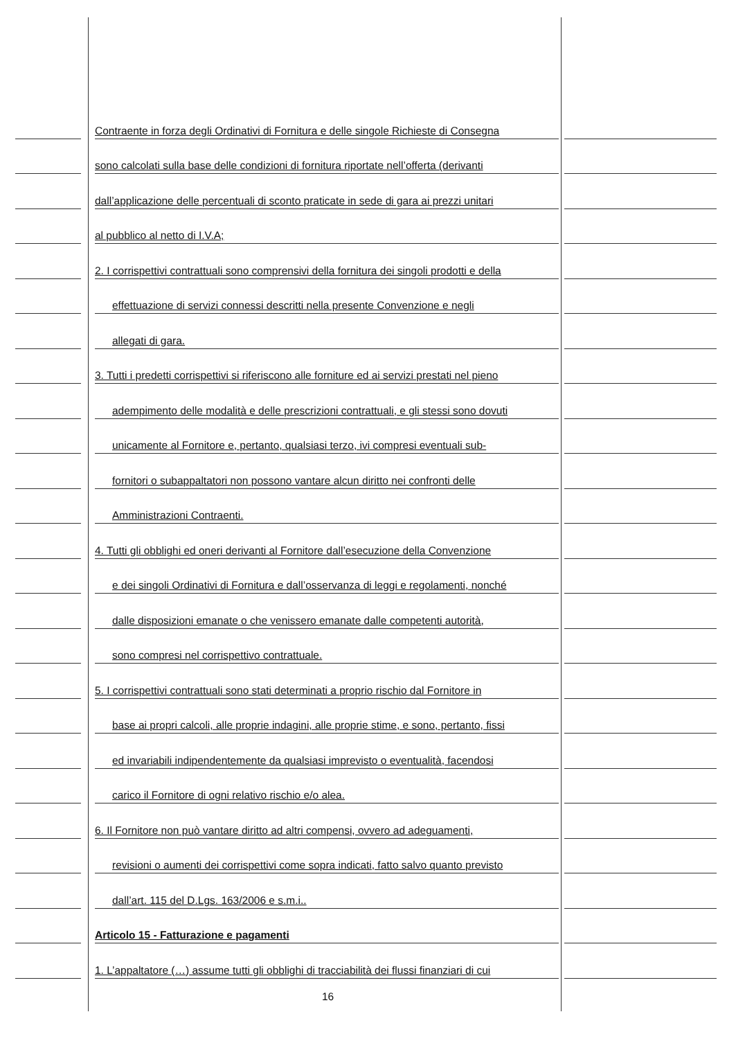Contraente in forza degli Ordinativi di Fornitura e delle singole Richieste di Consegna
sono calcolati sulla base delle condizioni di fornitura riportate nell’offerta (derivanti
dall’applicazione delle percentuali di sconto praticate in sede di gara ai prezzi unitari
al pubblico al netto di I.V.A;
2. I corrispettivi contrattuali sono comprensivi della fornitura dei singoli prodotti e della
effettuazione di servizi connessi descritti nella presente Convenzione e negli
allegati di gara.
3. Tutti i predetti corrispettivi si riferiscono alle forniture ed ai servizi prestati nel pieno
adempimento delle modalità e delle prescrizioni contrattuali, e gli stessi sono dovuti
unicamente al Fornitore e, pertanto, qualsiasi terzo, ivi compresi eventuali sub-
fornitori o subappaltatori non possono vantare alcun diritto nei confronti delle
Amministrazioni Contraenti.
4. Tutti gli obblighi ed oneri derivanti al Fornitore dall’esecuzione della Convenzione
e dei singoli Ordinativi di Fornitura e dall’osservanza di leggi e regolamenti, nonché
dalle disposizioni emanate o che venissero emanate dalle competenti autorità,
sono compresi nel corrispettivo contrattuale.
5. I corrispettivi contrattuali sono stati determinati a proprio rischio dal Fornitore in
base ai propri calcoli, alle proprie indagini, alle proprie stime, e sono, pertanto, fissi
ed invariabili indipendentemente da qualsiasi imprevisto o eventualità, facendosi
carico il Fornitore di ogni relativo rischio e/o alea.
6. Il Fornitore non può vantare diritto ad altri compensi, ovvero ad adeguamenti,
revisioni o aumenti dei corrispettivi come sopra indicati, fatto salvo quanto previsto
dall’art. 115 del D.Lgs. 163/2006 e s.m.i..
Articolo 15 - Fatturazione e pagamenti
1. L’appaltatore (…) assume tutti gli obblighi di tracciabilità dei flussi finanziari di cui
16